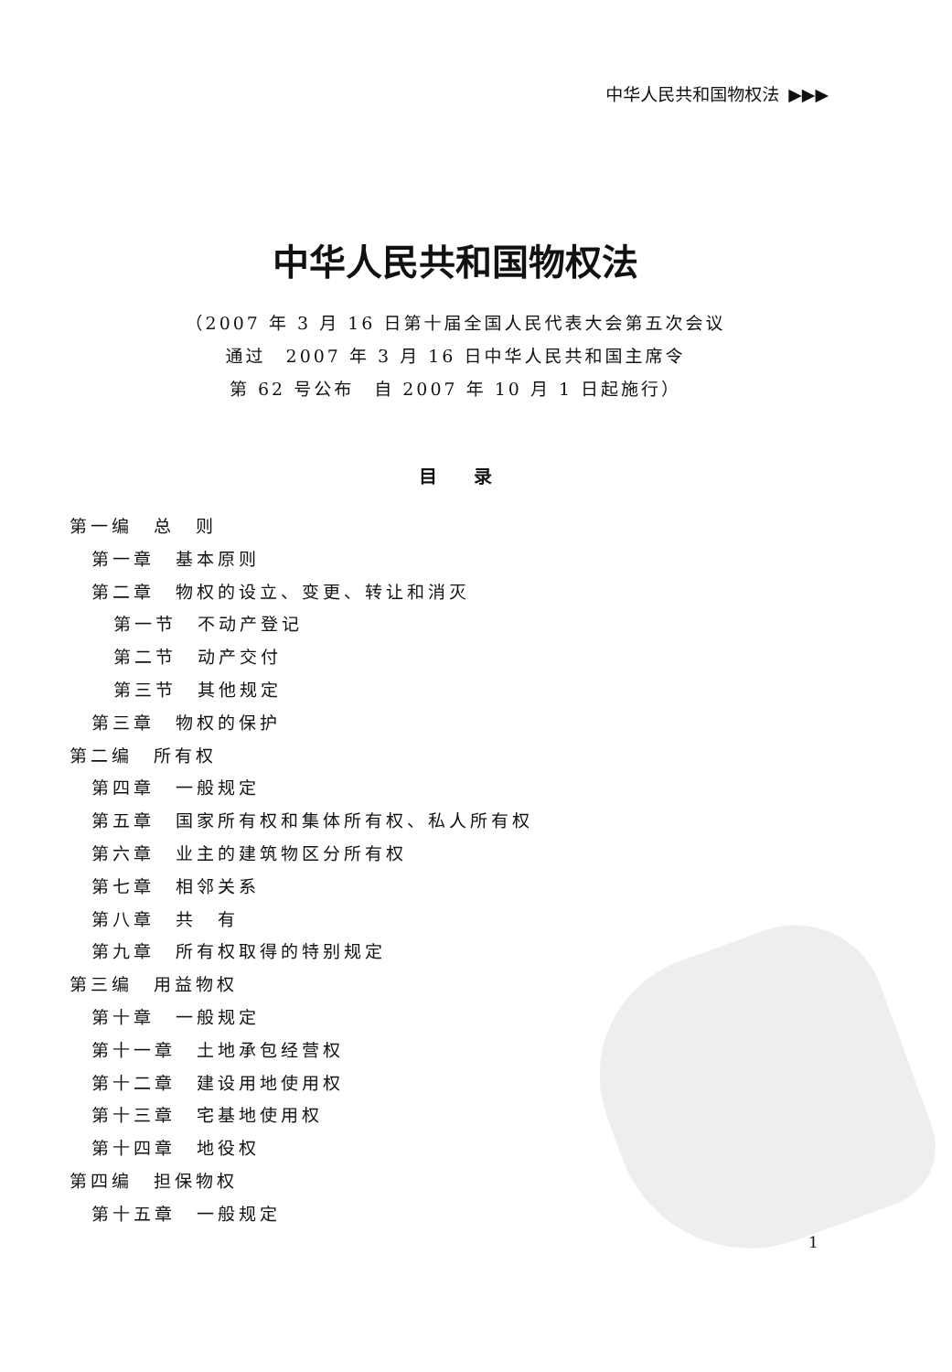中华人民共和国物权法 ▶▶▶
中华人民共和国物权法
（2007 年 3 月 16 日第十届全国人民代表大会第五次会议
通过　2007 年 3 月 16 日中华人民共和国主席令
第 62 号公布　自 2007 年 10 月 1 日起施行）
目　　录
第一编　总　则
第一章　基本原则
第二章　物权的设立、变更、转让和消灭
第一节　不动产登记
第二节　动产交付
第三节　其他规定
第三章　物权的保护
第二编　所有权
第四章　一般规定
第五章　国家所有权和集体所有权、私人所有权
第六章　业主的建筑物区分所有权
第七章　相邻关系
第八章　共　有
第九章　所有权取得的特别规定
第三编　用益物权
第十章　一般规定
第十一章　土地承包经营权
第十二章　建设用地使用权
第十三章　宅基地使用权
第十四章　地役权
第四编　担保物权
第十五章　一般规定
1